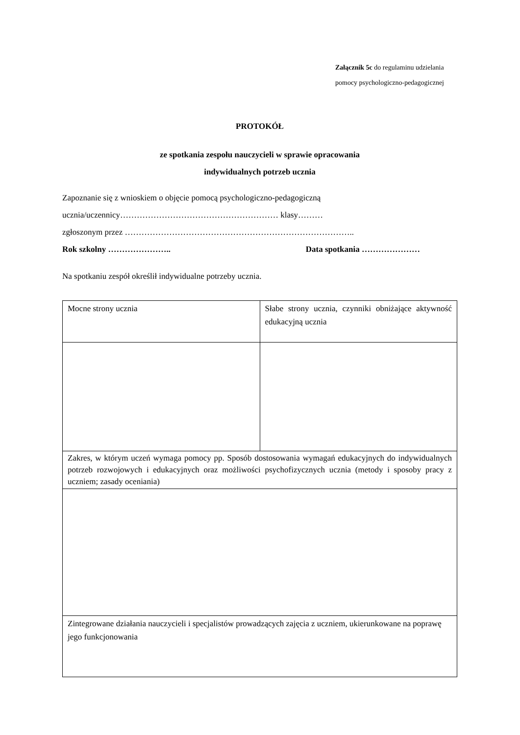Załącznik 5c do regulaminu udzielania
pomocy psychologiczno-pedagogicznej
PROTOKÓŁ
ze spotkania zespołu nauczycieli w sprawie opracowania
indywidualnych potrzeb ucznia
Zapoznanie się z wnioskiem o objęcie pomocą psychologiczno-pedagogiczną
ucznia/uczennicy………………………………………………… klasy………
zgłoszonym przez ………………………………………………………………………..
Rok szkolny ………………….. Data spotkania …………………
Na spotkaniu zespół określił indywidualne potrzeby ucznia.
| Mocne strony ucznia | Słabe strony ucznia, czynniki obniżające aktywność edukacyjną ucznia |
| Zakres, w którym uczeń wymaga pomocy pp. Sposób dostosowania wymagań edukacyjnych do indywidualnych potrzeb rozwojowych i edukacyjnych oraz możliwości psychofizycznych ucznia (metody i sposoby pracy z uczniem; zasady oceniania) | |
| Zintegrowane działania nauczycieli i specjalistów prowadzących zajęcia z uczniem, ukierunkowane na poprawę jego funkcjonowania | |